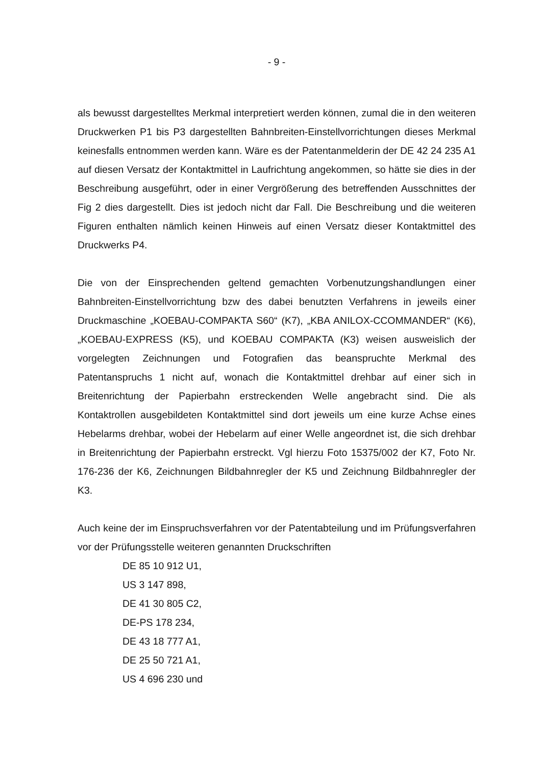- 9 -
als bewusst dargestelltes Merkmal interpretiert werden können, zumal die in den weiteren Druckwerken P1 bis P3 dargestellten Bahnbreiten-Einstellvorrichtungen dieses Merkmal keinesfalls entnommen werden kann. Wäre es der Patentanmelderin der DE 42 24 235 A1 auf diesen Versatz der Kontaktmittel in Laufrichtung angekommen, so hätte sie dies in der Beschreibung ausgeführt, oder in einer Vergrößerung des betreffenden Ausschnittes der Fig 2 dies dargestellt. Dies ist jedoch nicht dar Fall. Die Beschreibung und die weiteren Figuren enthalten nämlich keinen Hinweis auf einen Versatz dieser Kontaktmittel des Druckwerks P4.
Die von der Einsprechenden geltend gemachten Vorbenutzungshandlungen einer Bahnbreiten-Einstellvorrichtung bzw des dabei benutzten Verfahrens in jeweils einer Druckmaschine „KOEBAU-COMPAKTA S60“ (K7), „KBA ANILOX-CCOMMANDER“ (K6), „KOEBAU-EXPRESS (K5), und KOEBAU COMPAKTA (K3) weisen ausweislich der vorgelegten Zeichnungen und Fotografien das beanspruchte Merkmal des Patentanspruchs 1 nicht auf, wonach die Kontaktmittel drehbar auf einer sich in Breitenrichtung der Papierbahn erstreckenden Welle angebracht sind. Die als Kontaktrollen ausgebildeten Kontaktmittel sind dort jeweils um eine kurze Achse eines Hebelarms drehbar, wobei der Hebelarm auf einer Welle angeordnet ist, die sich drehbar in Breitenrichtung der Papierbahn erstreckt. Vgl hierzu Foto 15375/002 der K7, Foto Nr. 176-236 der K6, Zeichnungen Bildbahnregler der K5 und Zeichnung Bildbahnregler der K3.
Auch keine der im Einspruchsverfahren vor der Patentabteilung und im Prüfungsverfahren vor der Prüfungsstelle weiteren genannten Druckschriften
DE 85 10 912 U1,
US 3 147 898,
DE 41 30 805 C2,
DE-PS 178 234,
DE 43 18 777 A1,
DE 25 50 721 A1,
US 4 696 230 und